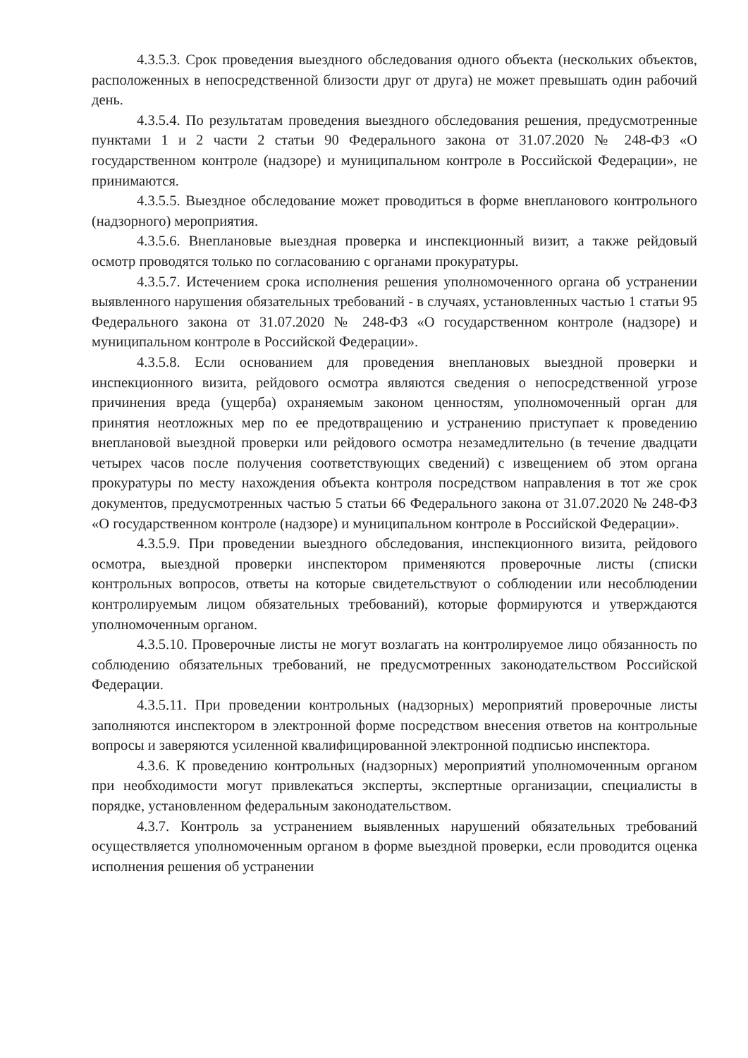4.3.5.3. Срок проведения выездного обследования одного объекта (нескольких объектов, расположенных в непосредственной близости друг от друга) не может превышать один рабочий день.
4.3.5.4. По результатам проведения выездного обследования решения, предусмотренные пунктами 1 и 2 части 2 статьи 90 Федерального закона от 31.07.2020 № 248-ФЗ «О государственном контроле (надзоре) и муниципальном контроле в Российской Федерации», не принимаются.
4.3.5.5. Выездное обследование может проводиться в форме внепланового контрольного (надзорного) мероприятия.
4.3.5.6. Внеплановые выездная проверка и инспекционный визит, а также рейдовый осмотр проводятся только по согласованию с органами прокуратуры.
4.3.5.7. Истечением срока исполнения решения уполномоченного органа об устранении выявленного нарушения обязательных требований - в случаях, установленных частью 1 статьи 95 Федерального закона от 31.07.2020 № 248-ФЗ «О государственном контроле (надзоре) и муниципальном контроле в Российской Федерации».
4.3.5.8. Если основанием для проведения внеплановых выездной проверки и инспекционного визита, рейдового осмотра являются сведения о непосредственной угрозе причинения вреда (ущерба) охраняемым законом ценностям, уполномоченный орган для принятия неотложных мер по ее предотвращению и устранению приступает к проведению внеплановой выездной проверки или рейдового осмотра незамедлительно (в течение двадцати четырех часов после получения соответствующих сведений) с извещением об этом органа прокуратуры по месту нахождения объекта контроля посредством направления в тот же срок документов, предусмотренных частью 5 статьи 66 Федерального закона от 31.07.2020 № 248-ФЗ «О государственном контроле (надзоре) и муниципальном контроле в Российской Федерации».
4.3.5.9. При проведении выездного обследования, инспекционного визита, рейдового осмотра, выездной проверки инспектором применяются проверочные листы (списки контрольных вопросов, ответы на которые свидетельствуют о соблюдении или несоблюдении контролируемым лицом обязательных требований), которые формируются и утверждаются уполномоченным органом.
4.3.5.10. Проверочные листы не могут возлагать на контролируемое лицо обязанность по соблюдению обязательных требований, не предусмотренных законодательством Российской Федерации.
4.3.5.11. При проведении контрольных (надзорных) мероприятий проверочные листы заполняются инспектором в электронной форме посредством внесения ответов на контрольные вопросы и заверяются усиленной квалифицированной электронной подписью инспектора.
4.3.6. К проведению контрольных (надзорных) мероприятий уполномоченным органом при необходимости могут привлекаться эксперты, экспертные организации, специалисты в порядке, установленном федеральным законодательством.
4.3.7. Контроль за устранением выявленных нарушений обязательных требований осуществляется уполномоченным органом в форме выездной проверки, если проводится оценка исполнения решения об устранении